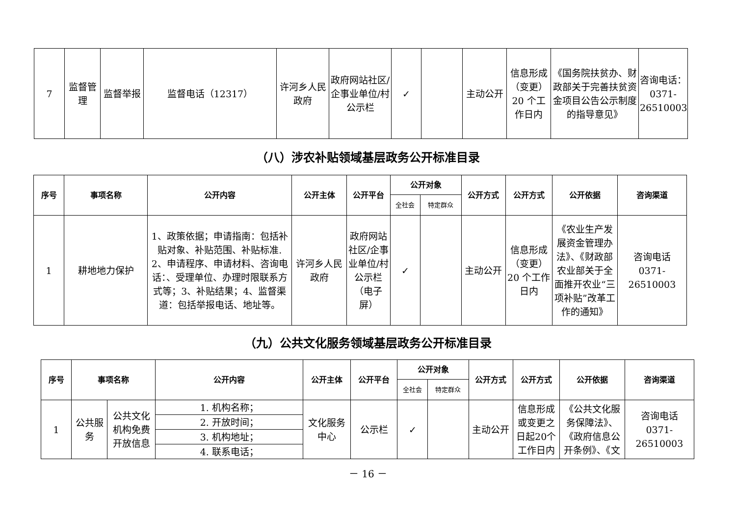| 7 | 监督管理 | 监督举报 | 监督电话（12317） | 许河乡人民政府 | 政府网站社区/企事业单位/村公示栏 | ✓ | | 主动公开 | 信息形成（变更）20 个工作日内 | 《国务院扶贫办、财政部关于完善扶贫资金项目公告公示制度的指导意见》 | 咨询电话：0371-26510003 |
（八）涉农补贴领域基层政务公开标准目录
| 序号 | 事项名称 | 公开内容 | 公开主体 | 公开平台 | 公开对象 | | 公开方式 | 公开方式 | 公开依据 | 咨询渠道 |
| --- | --- | --- | --- | --- | --- | --- | --- | --- | --- | --- |
| | | | | | 全社会 | 特定群众 | | | | |
| 1 | 耕地地力保护 | 1、政策依据；申请指南：包括补贴对象、补贴范围、补贴标准. 2、申请程序、申请材料、咨询电话：、受理单位、办理时限联系方式等；3、补贴结果；4、监督渠道：包括举报电话、地址等。 | 许河乡人民政府 | 政府网站社区/企事业单位/村公示栏（电子屏） | ✓ | | 主动公开 | 信息形成（变更）20 个工作日内 | 《农业生产发展资金管理办法》、《财政部农业部关于全面推开农业“三项补贴”改革工作的通知》 | 咨询电话 0371-26510003 |
（九）公共文化服务领域基层政务公开标准目录
| 序号 | 事项名称 | | 公开内容 | 公开主体 | 公开平台 | 公开对象 | | 公开方式 | 公开方式 | 公开依据 | 咨询渠道 |
| --- | --- | --- | --- | --- | --- | --- | --- | --- | --- | --- | --- |
| | | | | | | 全社会 | 特定群众 | | | | |
| 1 | 公共服务 | 公共文化机构免费开放信息 | 1. 机构名称； | 文化服务中心 | 公示栏 | ✓ | | 主动公开 | 信息形成或变更之日起20个工作日内 | 《公共文化服务保障法》、《政府信息公开条例》、《文 | 咨询电话 0371-26510003 |
| | | | 2. 开放时间； | | | | | | | | |
| | | | 3. 机构地址； | | | | | | | | |
| | | | 4. 联系电话； | | | | | | | | |
－ 16 －